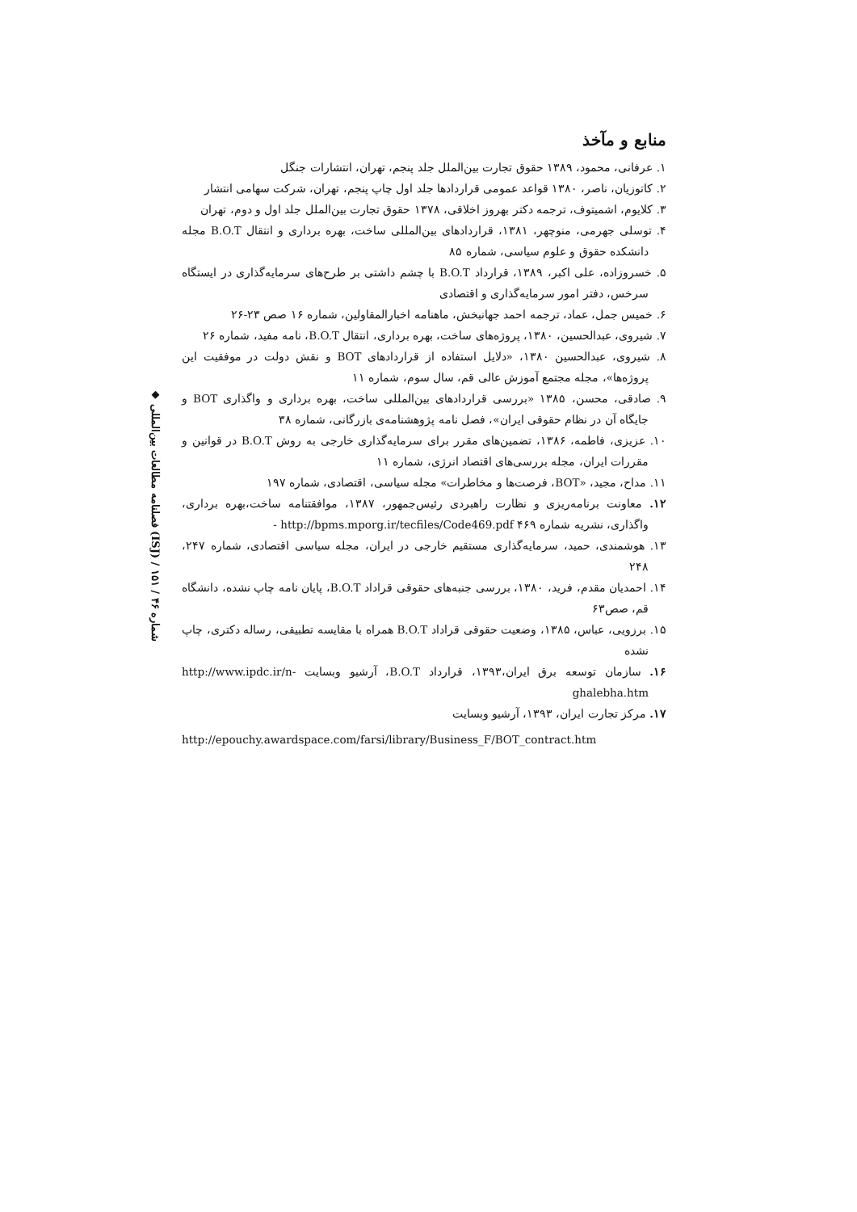◆ فصلنامه مطالعات بین‌المللی (ISJ) / شماره ۴۶ / ۱۵۱
منابع و مآخذ
۱. عرفانی، محمود، ۱۳۸۹ حقوق تجارت بین‌الملل جلد پنجم، تهران، انتشارات جنگل
۲. کاتوزیان، ناصر، ۱۳۸۰ قواعد عمومی قراردادها جلد اول چاپ پنجم، تهران، شرکت سهامی انتشار
۳. کلایوم، اشمیتوف، ترجمه دکتر بهروز اخلاقی، ۱۳۷۸ حقوق تجارت بین‌الملل جلد اول و دوم، تهران
۴. توسلی جهرمی، منوچهر، ۱۳۸۱، قراردادهای بین‌المللی ساخت، بهره برداری و انتقال B.O.T مجله دانشکده حقوق و علوم سیاسی، شماره ۸۵
۵. خسروزاده، علی اکبر، ۱۳۸۹، قرارداد B.O.T با چشم داشتی بر طرح‌های سرمایه‌گذاری در ایستگاه سرخس، دفتر امور سرمایه‌گذاری و اقتصادی
۶. خمیس جمل، عماد، ترجمه احمد جهانبخش، ماهنامه اخبارالمقاولین، شماره ۱۶ صص ۲۳-۲۶
۷. شیروی، عبدالحسین، ۱۳۸۰، پروژه‌های ساخت، بهره برداری، انتقال B.O.T، نامه مفید، شماره ۲۶
۸. شیروی، عبدالحسین ۱۳۸۰، «دلایل استفاده از قراردادهای BOT و نقش دولت در موفقیت این پروژه‌ها»، مجله مجتمع آموزش عالی قم، سال سوم، شماره ۱۱
۹. صادقی، محسن، ۱۳۸۵ «بررسی قراردادهای بین‌المللی ساخت، بهره برداری و واگذاری BOT و جایگاه آن در نظام حقوقی ایران»، فصل نامه پژوهشنامه‌ی بازرگانی، شماره ۳۸
۱۰. عزیزی، فاطمه، ۱۳۸۶، تضمین‌های مقرر برای سرمایه‌گذاری خارجی به روش B.O.T در قوانین و مقررات ایران، مجله بررسی‌های اقتصاد انرژی، شماره ۱۱
۱۱. مداح، مجید، «BOT، فرصت‌ها و مخاطرات» مجله سیاسی، اقتصادی، شماره ۱۹۷
۱۲. معاونت برنامه‌ریزی و نظارت راهبردی رئیس‌جمهور، ۱۳۸۷، موافقتنامه ساخت،بهره برداری، واگذاری، نشریه شماره ۴۶۹ http://bpms.mporg.ir/tecfiles/Code469.pdf -
۱۳. هوشمندی، حمید، سرمایه‌گذاری مستقیم خارجی در ایران، مجله سیاسی اقتصادی، شماره ۲۴۷، ۲۴۸
۱۴. احمدیان مقدم، فرید، ۱۳۸۰، بررسی جنبه‌های حقوقی قراداد B.O.T، پایان نامه چاپ نشده، دانشگاه قم، صص۶۳
۱۵. برزویی، عباس، ۱۳۸۵، وضعیت حقوقی قراداد B.O.T همراه با مقایسه تطبیقی، رساله دکتری، چاپ نشده
۱۶. سازمان توسعه برق ایران،۱۳۹۳، قرارداد B.O.T، آرشیو وبسایت http://www.ipdc.ir/n-ghalebha.htm
۱۷. مرکز تجارت ایران، ۱۳۹۳، آرشیو وبسایت
http://epouchy.awardspace.com/farsi/library/Business_F/BOT_contract.htm